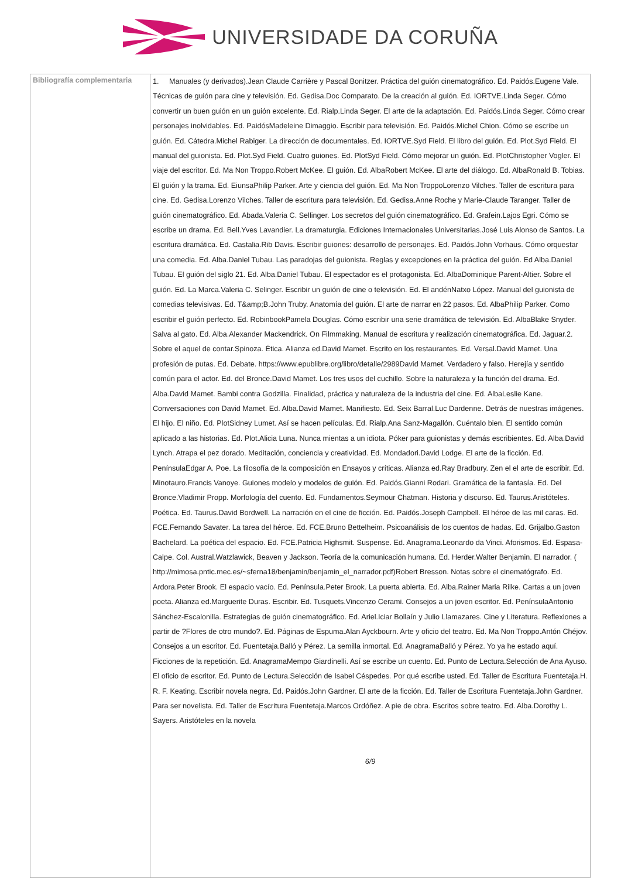UNIVERSIDADE DA CORUÑA
| Bibliografía complementaria | 1. Manuales (y derivados).Jean Claude Carrière y Pascal Bonitzer. Práctica del guión cinematográfico. Ed. Paidós.Eugene Vale. Técnicas de guión para cine y televisión. Ed. Gedisa.Doc Comparato. De la creación al guión. Ed. IORTVE.Linda Seger. Cómo convertir un buen guión en un guión excelente. Ed. Rialp.Linda Seger. El arte de la adaptación. Ed. Paidós.Linda Seger. Cómo crear personajes inolvidables. Ed. PaidósMadeleine Dimaggio. Escribir para televisión. Ed. Paidós.Michel Chion. Cómo se escribe un guión. Ed. Cátedra.Michel Rabiger. La dirección de documentales. Ed. IORTVE.Syd Field. El libro del guión. Ed. Plot.Syd Field. El manual del guionista. Ed. Plot.Syd Field. Cuatro guiones. Ed. PlotSyd Field. Cómo mejorar un guión. Ed. PlotChristopher Vogler. El viaje del escritor. Ed. Ma Non Troppo.Robert McKee. El guión. Ed. AlbaRobert McKee. El arte del diálogo. Ed. AlbaRonald B. Tobias. El guión y la trama. Ed. EiunsaPhilip Parker. Arte y ciencia del guión. Ed. Ma Non TroppoLorenzo Vilches. Taller de escritura para cine. Ed. Gedisa.Lorenzo Vilches. Taller de escritura para televisión. Ed. Gedisa.Anne Roche y Marie-Claude Taranger. Taller de guión cinematográfico. Ed. Abada.Valeria C. Sellinger. Los secretos del guión cinematográfico. Ed. Grafein.Lajos Egri. Cómo se escribe un drama. Ed. Bell.Yves Lavandier. La dramaturgia. Ediciones Internacionales Universitarias.José Luis Alonso de Santos. La escritura dramática. Ed. Castalia.Rib Davis. Escribir guiones: desarrollo de personajes. Ed. Paidós.John Vorhaus. Cómo orquestar una comedia. Ed. Alba.Daniel Tubau. Las paradojas del guionista. Reglas y excepciones en la práctica del guión. Ed Alba.Daniel Tubau. El guión del siglo 21. Ed. Alba.Daniel Tubau. El espectador es el protagonista. Ed. AlbaDominique Parent-Altier. Sobre el guión. Ed. La Marca.Valeria C. Selinger. Escribir un guión de cine o televisión. Ed. El andénNatxo López. Manual del guionista de comedias televisivas. Ed. T&amp;B.John Truby. Anatomía del guión. El arte de narrar en 22 pasos. Ed. AlbaPhilip Parker. Como escribir el guión perfecto. Ed. RobinbookPamela Douglas. Cómo escribir una serie dramática de televisión. Ed. AlbaBlake Snyder. Salva al gato. Ed. Alba.Alexander Mackendrick. On Filmmaking. Manual de escritura y realización cinematográfica. Ed. Jaguar.2. Sobre el aquel de contar.Spinoza. Ética. Alianza ed.David Mamet. Escrito en los restaurantes. Ed. Versal.David Mamet. Una profesión de putas. Ed. Debate. https://www.epublibre.org/libro/detalle/2989David Mamet. Verdadero y falso. Herejía y sentido común para el actor. Ed. del Bronce.David Mamet. Los tres usos del cuchillo. Sobre la naturaleza y la función del drama. Ed. Alba.David Mamet. Bambi contra Godzilla. Finalidad, práctica y naturaleza de la industria del cine. Ed. AlbaLeslie Kane. Conversaciones con David Mamet. Ed. Alba.David Mamet. Manifiesto. Ed. Seix Barral.Luc Dardenne. Detrás de nuestras imágenes. El hijo. El niño. Ed. PlotSidney Lumet. Así se hacen películas. Ed. Rialp.Ana Sanz-Magallón. Cuéntalo bien. El sentido común aplicado a las historias. Ed. Plot.Alicia Luna. Nunca mientas a un idiota. Póker para guionistas y demás escribientes. Ed. Alba.David Lynch. Atrapa el pez dorado. Meditación, conciencia y creatividad. Ed. Mondadori.David Lodge. El arte de la ficción. Ed. PenínsulaEdgar A. Poe. La filosofía de la composición en Ensayos y críticas. Alianza ed.Ray Bradbury. Zen el el arte de escribir. Ed. Minotauro.Francis Vanoye. Guiones modelo y modelos de guión. Ed. Paidós.Gianni Rodari. Gramática de la fantasía. Ed. Del Bronce.Vladimir Propp. Morfología del cuento. Ed. Fundamentos.Seymour Chatman. Historia y discurso. Ed. Taurus.Aristóteles. Poética. Ed. Taurus.David Bordwell. La narración en el cine de ficción. Ed. Paidós.Joseph Campbell. El héroe de las mil caras. Ed. FCE.Fernando Savater. La tarea del héroe. Ed. FCE.Bruno Bettelheim. Psicoanálisis de los cuentos de hadas. Ed. Grijalbo.Gaston Bachelard. La poética del espacio. Ed. FCE.Patricia Highsmit. Suspense. Ed. Anagrama.Leonardo da Vinci. Aforismos. Ed. Espasa-Calpe. Col. Austral.Watzlawick, Beaven y Jackson. Teoría de la comunicación humana. Ed. Herder.Walter Benjamin. El narrador. ( http://mimosa.pntic.mec.es/~sferna18/benjamin/benjamin_el_narrador.pdf)Robert Bresson. Notas sobre el cinematógrafo. Ed. Ardora.Peter Brook. El espacio vacío. Ed. Península.Peter Brook. La puerta abierta. Ed. Alba.Rainer Maria Rilke. Cartas a un joven poeta. Alianza ed.Marguerite Duras. Escribir. Ed. Tusquets.Vincenzo Cerami. Consejos a un joven escritor. Ed. PenínsulaAntonio Sánchez-Escalonilla. Estrategias de guión cinematográfico. Ed. Ariel.Iciar Bollaín y Julio Llamazares. Cine y Literatura. Reflexiones a partir de ?Flores de otro mundo?. Ed. Páginas de Espuma.Alan Ayckbourn. Arte y oficio del teatro. Ed. Ma Non Troppo.Antón Chéjov. Consejos a un escritor. Ed. Fuentetaja.Balló y Pérez. La semilla inmortal. Ed. AnagramaBalló y Pérez. Yo ya he estado aquí. Ficciones de la repetición. Ed. AnagramaMempo Giardinelli. Así se escribe un cuento. Ed. Punto de Lectura.Selección de Ana Ayuso. El oficio de escritor. Ed. Punto de Lectura.Selección de Isabel Céspedes. Por qué escribe usted. Ed. Taller de Escritura Fuentetaja.H. R. F. Keating. Escribir novela negra. Ed. Paidós.John Gardner. El arte de la ficción. Ed. Taller de Escritura Fuentetaja.John Gardner. Para ser novelista. Ed. Taller de Escritura Fuentetaja.Marcos Ordóñez. A pie de obra. Escritos sobre teatro. Ed. Alba.Dorothy L. Sayers. Aristóteles en la novela 6/9 |